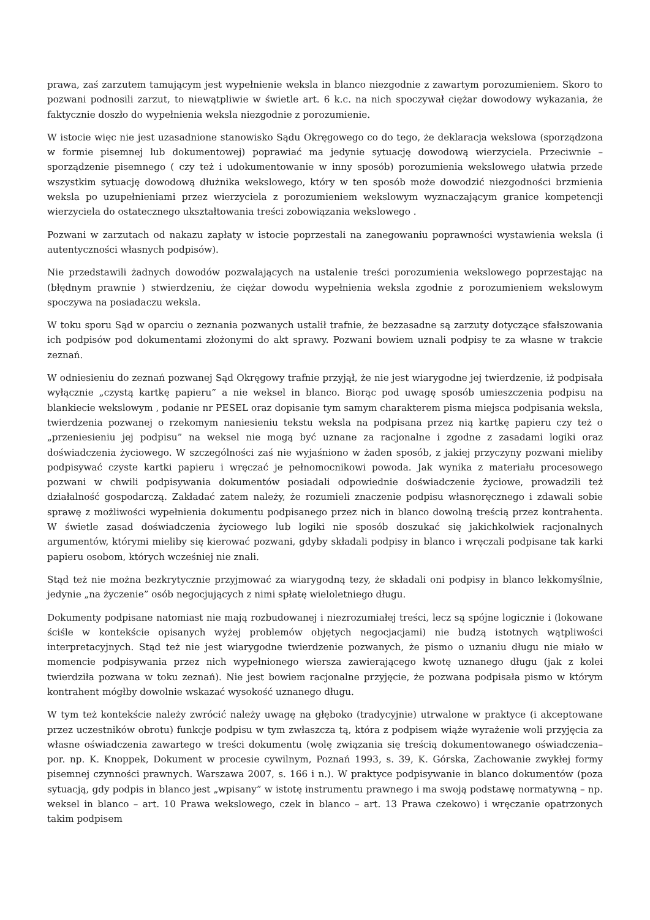prawa, zaś zarzutem tamującym jest wypełnienie weksla in blanco niezgodnie z zawartym porozumieniem. Skoro to pozwani podnosili zarzut, to niewątpliwie w świetle art. 6 k.c. na nich spoczywał ciężar dowodowy wykazania, że faktycznie doszło do wypełnienia weksla niezgodnie z porozumienie.
W istocie więc nie jest uzasadnione stanowisko Sądu Okręgowego co do tego, że deklaracja wekslowa (sporządzona w formie pisemnej lub dokumentowej) poprawiać ma jedynie sytuację dowodową wierzyciela. Przeciwnie – sporządzenie pisemnego ( czy też i udokumentowanie w inny sposób) porozumienia wekslowego ułatwia przede wszystkim sytuację dowodową dłużnika wekslowego, który w ten sposób może dowodzić niezgodności brzmienia weksla po uzupełnieniami przez wierzyciela z porozumieniem wekslowym wyznaczającym granice kompetencji wierzyciela do ostatecznego ukształtowania treści zobowiązania wekslowego .
Pozwani w zarzutach od nakazu zapłaty w istocie poprzestali na zanegowaniu poprawności wystawienia weksla (i autentyczności własnych podpisów).
Nie przedstawili żadnych dowodów pozwalających na ustalenie treści porozumienia wekslowego poprzestając na (błędnym prawnie ) stwierdzeniu, że ciężar dowodu wypełnienia weksla zgodnie z porozumieniem wekslowym spoczywa na posiadaczu weksla.
W toku sporu Sąd w oparciu o zeznania pozwanych ustalił trafnie, że bezzasadne są zarzuty dotyczące sfałszowania ich podpisów pod dokumentami złożonymi do akt sprawy. Pozwani bowiem uznali podpisy te za własne w trakcie zeznań.
W odniesieniu do zeznań pozwanej Sąd Okręgowy trafnie przyjął, że nie jest wiarygodne jej twierdzenie, iż podpisała wyłącznie „czystą kartkę papieru” a nie weksel in blanco. Biorąc pod uwagę sposób umieszczenia podpisu na blankiecie wekslowym , podanie nr PESEL oraz dopisanie tym samym charakterem pisma miejsca podpisania weksla, twierdzenia pozwanej o rzekomym naniesieniu tekstu weksla na podpisana przez nią kartkę papieru czy też o „przeniesieniu jej podpisu” na weksel nie mogą być uznane za racjonalne i zgodne z zasadami logiki oraz doświadczenia życiowego. W szczególności zaś nie wyjaśniono w żaden sposób, z jakiej przyczyny pozwani mieliby podpisywać czyste kartki papieru i wręczać je pełnomocnikowi powoda. Jak wynika z materiału procesowego pozwani w chwili podpisywania dokumentów posiadali odpowiednie doświadczenie życiowe, prowadzili też działalność gospodarczą. Zakładać zatem należy, że rozumieli znaczenie podpisu własnoręcznego i zdawali sobie sprawę z możliwości wypełnienia dokumentu podpisanego przez nich in blanco dowolną treścią przez kontrahenta. W świetle zasad doświadczenia życiowego lub logiki nie sposób doszukać się jakichkolwiek racjonalnych argumentów, którymi mieliby się kierować pozwani, gdyby składali podpisy in blanco i wręczali podpisane tak karki papieru osobom, których wcześniej nie znali.
Stąd też nie można bezkrytycznie przyjmować za wiarygodną tezy, że składali oni podpisy in blanco lekkomyślnie, jedynie „na życzenie” osób negocjujących z nimi spłatę wieloletniego długu.
Dokumenty podpisane natomiast nie mają rozbudowanej i niezrozumiałej treści, lecz są spójne logicznie i (lokowane ściśle w kontekście opisanych wyżej problemów objętych negocjacjami) nie budzą istotnych wątpliwości interpretacyjnych. Stąd też nie jest wiarygodne twierdzenie pozwanych, że pismo o uznaniu długu nie miało w momencie podpisywania przez nich wypełnionego wiersza zawierającego kwotę uznanego długu (jak z kolei twierdziła pozwana w toku zeznań). Nie jest bowiem racjonalne przyjęcie, że pozwana podpisała pismo w którym kontrahent mógłby dowolnie wskazać wysokość uznanego długu.
W tym też kontekście należy zwrócić należy uwagę na głęboko (tradycyjnie) utrwalone w praktyce (i akceptowane przez uczestników obrotu) funkcje podpisu w tym zwłaszcza tą, która z podpisem wiąże wyrażenie woli przyjęcia za własne oświadczenia zawartego w treści dokumentu (wolę związania się treścią dokumentowanego oświadczenia– por. np. K. Knoppek, Dokument w procesie cywilnym, Poznań 1993, s. 39, K. Górska, Zachowanie zwykłej formy pisemnej czynności prawnych. Warszawa 2007, s. 166 i n.). W praktyce podpisywanie in blanco dokumentów (poza sytuacją, gdy podpis in blanco jest „wpisany” w istotę instrumentu prawnego i ma swoją podstawę normatywną – np. weksel in blanco – art. 10 Prawa wekslowego, czek in blanco – art. 13 Prawa czekowo) i wręczanie opatrzonych takim podpisem